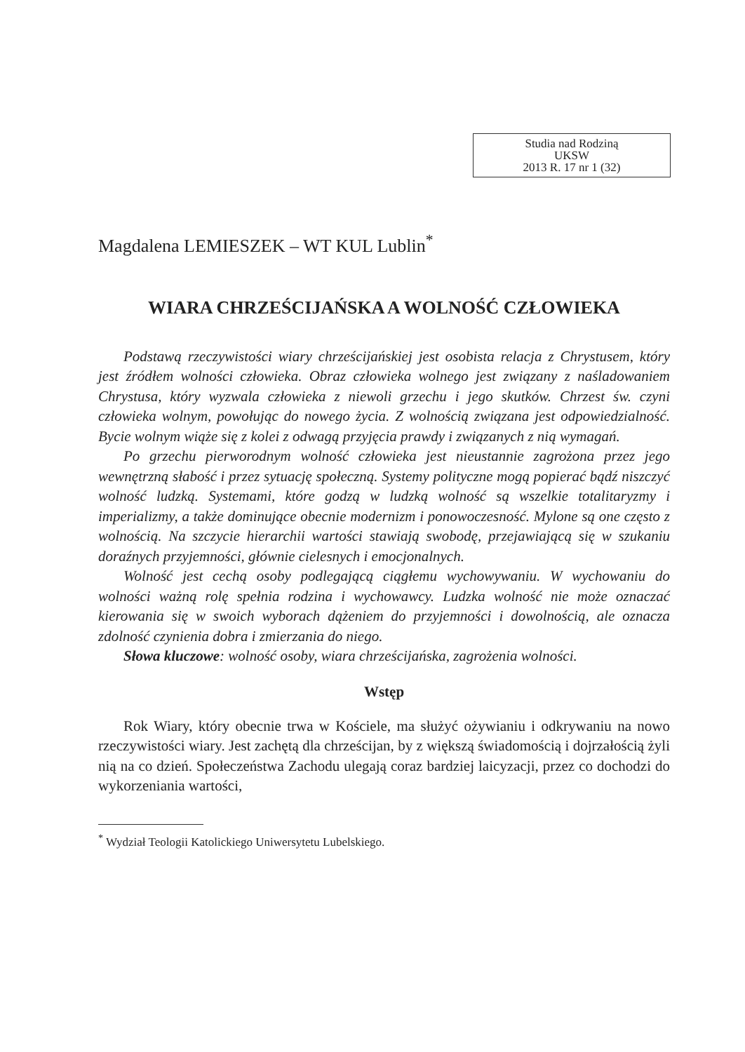Studia nad Rodziną
UKSW
2013 R. 17 nr 1 (32)
Magdalena LEMIESZEK – WT KUL Lublin<sup>*</sup>
WIARA CHRZEŚCIJAŃSKA A WOLNOŚĆ CZŁOWIEKA
Podstawą rzeczywistości wiary chrześcijańskiej jest osobista relacja z Chrystusem, który jest źródłem wolności człowieka. Obraz człowieka wolnego jest związany z naśladowaniem Chrystusa, który wyzwala człowieka z niewoli grzechu i jego skutków. Chrzest św. czyni człowieka wolnym, powołując do nowego życia. Z wolnością związana jest odpowiedzialność. Bycie wolnym wiąże się z kolei z odwagą przyjęcia prawdy i związanych z nią wymagań.
Po grzechu pierworodnym wolność człowieka jest nieustannie zagrożona przez jego wewnętrzną słabość i przez sytuację społeczną. Systemy polityczne mogą popierać bądź niszczyć wolność ludzką. Systemami, które godzą w ludzką wolność są wszelkie totalitaryzmy i imperializmy, a także dominujące obecnie modernizm i ponowoczesność. Mylone są one często z wolnością. Na szczycie hierarchii wartości stawiają swobodę, przejawiającą się w szukaniu doraźnych przyjemności, głównie cielesnych i emocjonalnych.
Wolność jest cechą osoby podlegającą ciągłemu wychowywaniu. W wychowaniu do wolności ważną rolę spełnia rodzina i wychowawcy. Ludzka wolność nie może oznaczać kierowania się w swoich wyborach dążeniem do przyjemności i dowolnością, ale oznacza zdolność czynienia dobra i zmierzania do niego.
Słowa kluczowe: wolność osoby, wiara chrześcijańska, zagrożenia wolności.
Wstęp
Rok Wiary, który obecnie trwa w Kościele, ma służyć ożywianiu i odkrywaniu na nowo rzeczywistości wiary. Jest zachętą dla chrześcijan, by z większą świadomością i dojrzałością żyli nią na co dzień. Społeczeństwa Zachodu ulegają coraz bardziej laicyzacji, przez co dochodzi do wykorzeniania wartości,
<sup>*</sup> Wydział Teologii Katolickiego Uniwersytetu Lubelskiego.